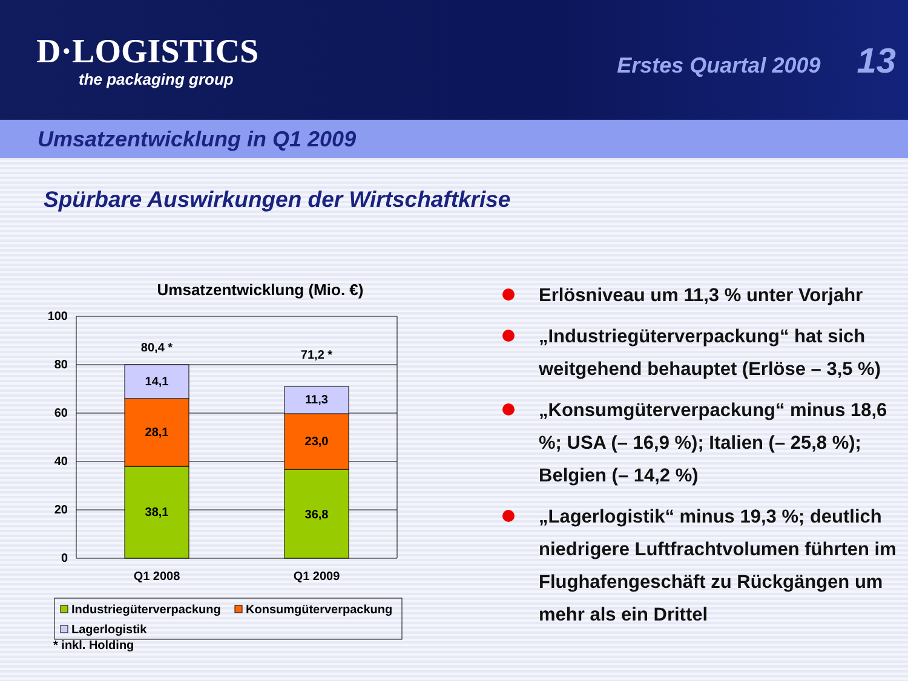D·LOGISTICS
the packaging group
Erstes Quartal 2009 13
Umsatzentwicklung in Q1 2009
Spürbare Auswirkungen der Wirtschaftkrise
Umsatzentwicklung (Mio. €)
100
80
60
40
20
0
38,1
28,1
14,1
80,4 *
36,8
23,0
11,3
71,2 *
Q1 2008
Q1 2009
Industriegüterverpackung
Konsumgüterverpackung
Lagerlogistik
* inkl. Holding
Erlösniveau um 11,3 % unter Vorjahr
„Industriegüterverpackung“ hat sich weitgehend behauptet (Erlöse – 3,5 %)
„Konsumgüterverpackung“ minus 18,6 %; USA (– 16,9 %); Italien (– 25,8 %); Belgien (– 14,2 %)
„Lagerlogistik“ minus 19,3 %; deutlich niedrigere Luftfrachtvolumen führten im Flughafengeschäft zu Rückgängen um mehr als ein Drittel